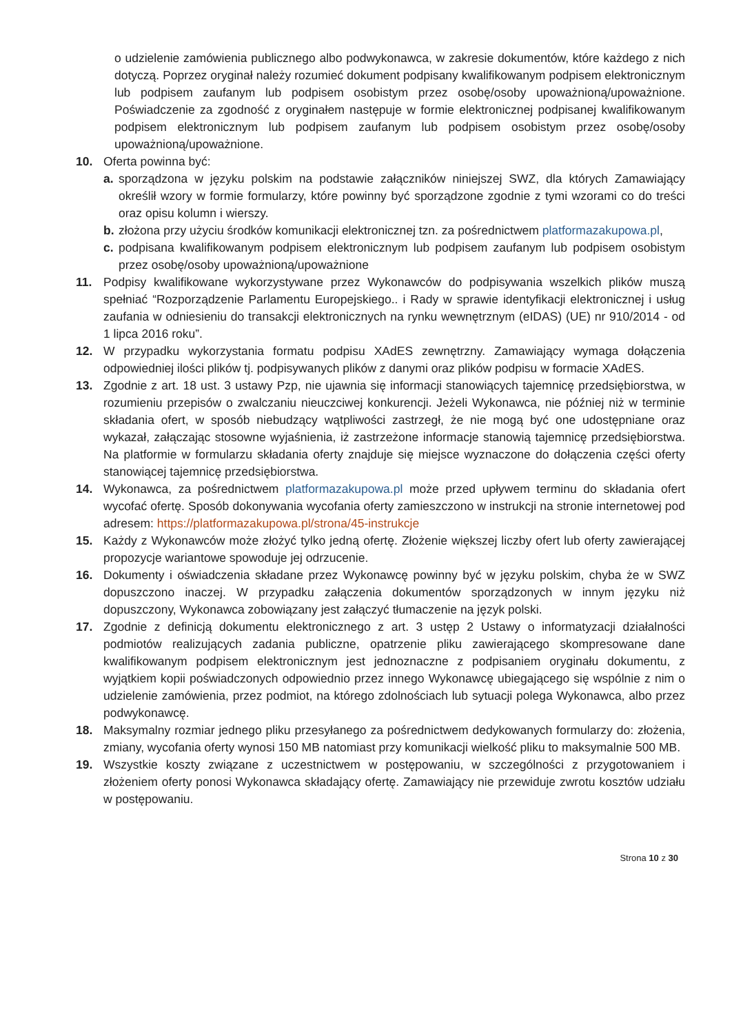o udzielenie zamówienia publicznego albo podwykonawca, w zakresie dokumentów, które każdego z nich dotyczą. Poprzez oryginał należy rozumieć dokument podpisany kwalifikowanym podpisem elektronicznym lub podpisem zaufanym lub podpisem osobistym przez osobę/osoby upoważnioną/upoważnione. Poświadczenie za zgodność z oryginałem następuje w formie elektronicznej podpisanej kwalifikowanym podpisem elektronicznym lub podpisem zaufanym lub podpisem osobistym przez osobę/osoby upoważnioną/upoważnione.
10. Oferta powinna być:
a. sporządzona w języku polskim na podstawie załączników niniejszej SWZ, dla których Zamawiający określił wzory w formie formularzy, które powinny być sporządzone zgodnie z tymi wzorami co do treści oraz opisu kolumn i wierszy.
b. złożona przy użyciu środków komunikacji elektronicznej tzn. za pośrednictwem platformazakupowa.pl,
c. podpisana kwalifikowanym podpisem elektronicznym lub podpisem zaufanym lub podpisem osobistym przez osobę/osoby upoważnioną/upoważnione
11. Podpisy kwalifikowane wykorzystywane przez Wykonawców do podpisywania wszelkich plików muszą spełniać “Rozporządzenie Parlamentu Europejskiego.. i Rady w sprawie identyfikacji elektronicznej i usług zaufania w odniesieniu do transakcji elektronicznych na rynku wewnętrznym (eIDAS) (UE) nr 910/2014 - od 1 lipca 2016 roku”.
12. W przypadku wykorzystania formatu podpisu XAdES zewnętrzny. Zamawiający wymaga dołączenia odpowiedniej ilości plików tj. podpisywanych plików z danymi oraz plików podpisu w formacie XAdES.
13. Zgodnie z art. 18 ust. 3 ustawy Pzp, nie ujawnia się informacji stanowiących tajemnicę przedsiębiorstwa, w rozumieniu przepisów o zwalczaniu nieuczciwej konkurencji. Jeżeli Wykonawca, nie później niż w terminie składania ofert, w sposób niebudzący wątpliwości zastrzegł, że nie mogą być one udostępniane oraz wykazał, załączając stosowne wyjaśnienia, iż zastrzeżone informacje stanowią tajemnicę przedsiębiorstwa. Na platformie w formularzu składania oferty znajduje się miejsce wyznaczone do dołączenia części oferty stanowiącej tajemnicę przedsiębiorstwa.
14. Wykonawca, za pośrednictwem platformazakupowa.pl może przed upływem terminu do składania ofert wycofać ofertę. Sposób dokonywania wycofania oferty zamieszczono w instrukcji na stronie internetowej pod adresem: https://platformazakupowa.pl/strona/45-instrukcje
15. Każdy z Wykonawców może złożyć tylko jedną ofertę. Złożenie większej liczby ofert lub oferty zawierającej propozycje wariantowe spowoduje jej odrzucenie.
16. Dokumenty i oświadczenia składane przez Wykonawcę powinny być w języku polskim, chyba że w SWZ dopuszczono inaczej. W przypadku załączenia dokumentów sporządzonych w innym języku niż dopuszczony, Wykonawca zobowiązany jest załączyć tłumaczenie na język polski.
17. Zgodnie z definicją dokumentu elektronicznego z art. 3 ustęp 2 Ustawy o informatyzacji działalności podmiotów realizujących zadania publiczne, opatrzenie pliku zawierającego skompresowane dane kwalifikowanym podpisem elektronicznym jest jednoznaczne z podpisaniem oryginału dokumentu, z wyjątkiem kopii poświadczonych odpowiednio przez innego Wykonawcę ubiegającego się wspólnie z nim o udzielenie zamówienia, przez podmiot, na którego zdolnościach lub sytuacji polega Wykonawca, albo przez podwykonawcę.
18. Maksymalny rozmiar jednego pliku przesyłanego za pośrednictwem dedykowanych formularzy do: złożenia, zmiany, wycofania oferty wynosi 150 MB natomiast przy komunikacji wielkość pliku to maksymalnie 500 MB.
19. Wszystkie koszty związane z uczestnictwem w postępowaniu, w szczególności z przygotowaniem i złożeniem oferty ponosi Wykonawca składający ofertę. Zamawiający nie przewiduje zwrotu kosztów udziału w postępowaniu.
Strona 10 z 30